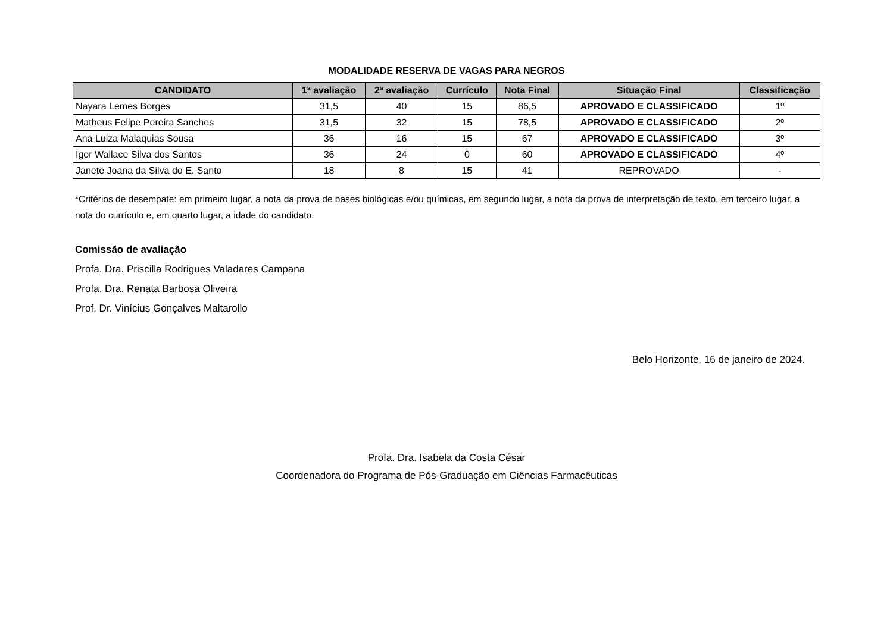MODALIDADE RESERVA DE VAGAS PARA NEGROS
| CANDIDATO | 1ª avaliação | 2ª avaliação | Currículo | Nota Final | Situação Final | Classificação |
| --- | --- | --- | --- | --- | --- | --- |
| Nayara Lemes Borges | 31,5 | 40 | 15 | 86,5 | APROVADO E CLASSIFICADO | 1º |
| Matheus Felipe Pereira Sanches | 31,5 | 32 | 15 | 78,5 | APROVADO E CLASSIFICADO | 2º |
| Ana Luiza Malaquias Sousa | 36 | 16 | 15 | 67 | APROVADO E CLASSIFICADO | 3º |
| Igor Wallace Silva dos Santos | 36 | 24 | 0 | 60 | APROVADO E CLASSIFICADO | 4º |
| Janete Joana da Silva do E. Santo | 18 | 8 | 15 | 41 | REPROVADO | - |
*Critérios de desempate: em primeiro lugar, a nota da prova de bases biológicas e/ou químicas, em segundo lugar, a nota da prova de interpretação de texto, em terceiro lugar, a nota do currículo e, em quarto lugar, a idade do candidato.
Comissão de avaliação
Profa. Dra. Priscilla Rodrigues Valadares Campana
Profa. Dra. Renata Barbosa Oliveira
Prof. Dr. Vinícius Gonçalves Maltarollo
Belo Horizonte, 16 de janeiro de 2024.
Profa. Dra. Isabela da Costa César
Coordenadora do Programa de Pós-Graduação em Ciências Farmacêuticas